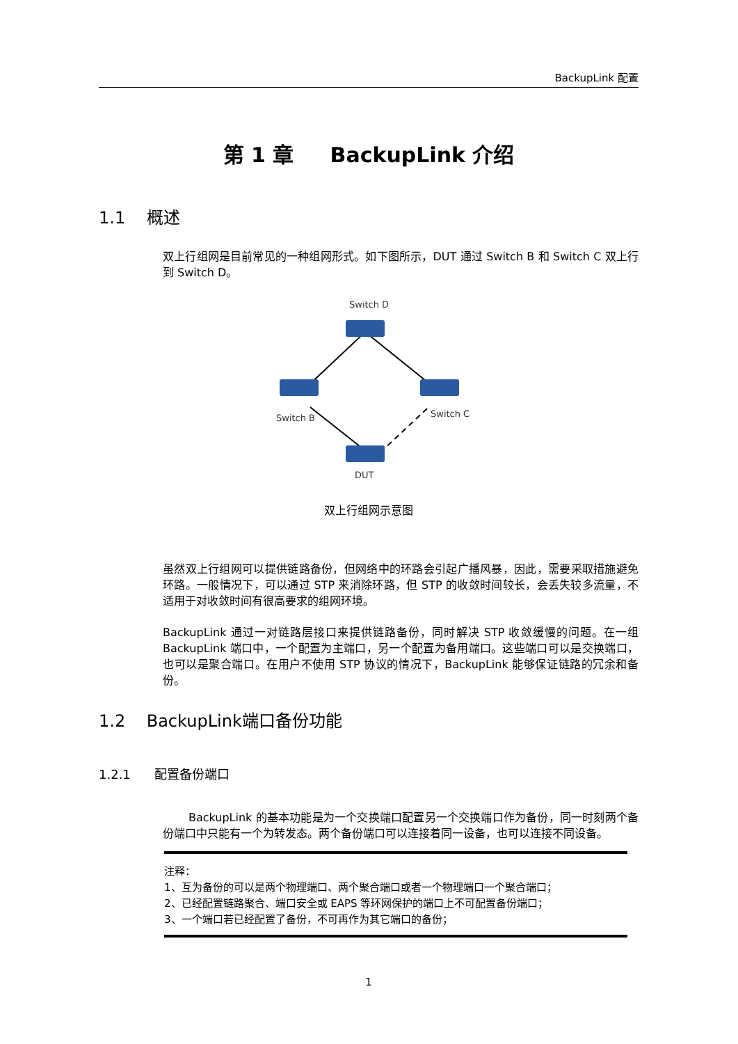BackupLink 配置
第 1 章 BackupLink 介绍
1.1 概述
双上行组网是目前常见的一种组网形式。如下图所示，DUT 通过 Switch B 和 Switch C 双上行到 Switch D。
Switch D
Switch B
Switch C
DUT
双上行组网示意图
虽然双上行组网可以提供链路备份，但网络中的环路会引起广播风暴，因此，需要采取措施避免环路。一般情况下，可以通过 STP 来消除环路，但 STP 的收敛时间较长，会丢失较多流量，不适用于对收敛时间有很高要求的组网环境。
BackupLink 通过一对链路层接口来提供链路备份，同时解决 STP 收敛缓慢的问题。在一组 BackupLink 端口中，一个配置为主端口，另一个配置为备用端口。这些端口可以是交换端口，也可以是聚合端口。在用户不使用 STP 协议的情况下，BackupLink 能够保证链路的冗余和备份。
1.2 BackupLink端口备份功能
1.2.1 配置备份端口
BackupLink 的基本功能是为一个交换端口配置另一个交换端口作为备份，同一时刻两个备份端口中只能有一个为转发态。两个备份端口可以连接着同一设备，也可以连接不同设备。
注释：
1、互为备份的可以是两个物理端口、两个聚合端口或者一个物理端口一个聚合端口；
2、已经配置链路聚合、端口安全或 EAPS 等环网保护的端口上不可配置备份端口；
3、一个端口若已经配置了备份，不可再作为其它端口的备份；
1